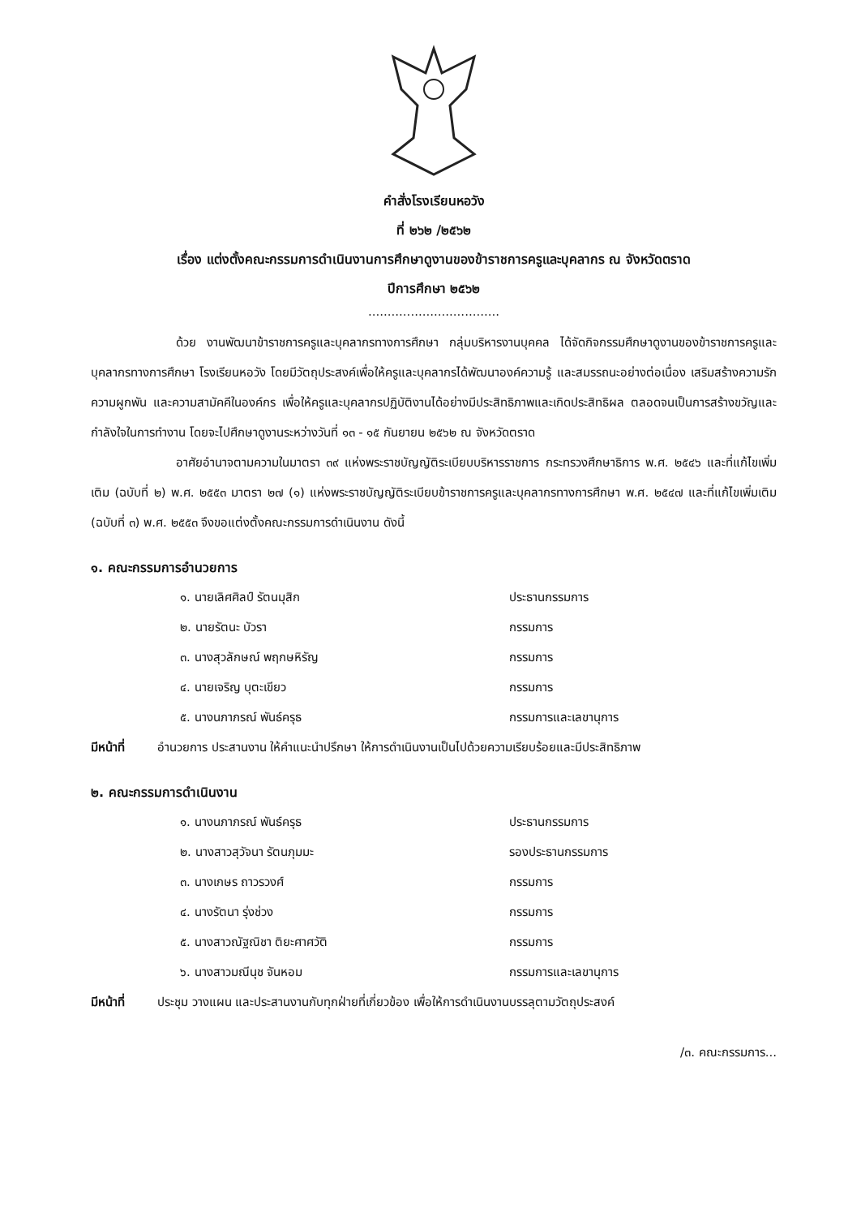คำสั่งโรงเรียนหอวัง
ที่ ๒๖๒ /๒๕๖๒
เรื่อง แต่งตั้งคณะกรรมการดำเนินงานการศึกษาดูงานของข้าราชการครูและบุคลากร ณ จังหวัดตราด
ปีการศึกษา ๒๕๖๒
..................................
ด้วย งานพัฒนาข้าราชการครูและบุคลากรทางการศึกษา กลุ่มบริหารงานบุคคล ได้จัดกิจกรรมศึกษาดูงานของข้าราชการครูและบุคลากรทางการศึกษา โรงเรียนหอวัง โดยมีวัตถุประสงค์เพื่อให้ครูและบุคลากรได้พัฒนาองค์ความรู้ และสมรรถนะอย่างต่อเนื่อง เสริมสร้างความรัก ความผูกพัน และความสามัคคีในองค์กร เพื่อให้ครูและบุคลากรปฏิบัติงานได้อย่างมีประสิทธิภาพและเกิดประสิทธิผล ตลอดจนเป็นการสร้างขวัญและกำลังใจในการทำงาน โดยจะไปศึกษาดูงานระหว่างวันที่ ๑๓ - ๑๕ กันยายน ๒๕๖๒ ณ จังหวัดตราด
อาศัยอำนาจตามความในมาตรา ๓๙ แห่งพระราชบัญญัติระเบียบบริหารราชการ กระทรวงศึกษาธิการ พ.ศ. ๒๕๔๖ และที่แก้ไขเพิ่มเติม (ฉบับที่ ๒) พ.ศ. ๒๕๕๓ มาตรา ๒๗ (๑) แห่งพระราชบัญญัติระเบียบข้าราชการครูและบุคลากรทางการศึกษา พ.ศ. ๒๕๔๗ และที่แก้ไขเพิ่มเติม (ฉบับที่ ๓) พ.ศ. ๒๕๕๓ จึงขอแต่งตั้งคณะกรรมการดำเนินงาน ดังนี้
๑. คณะกรรมการอำนวยการ
๑. นายเลิศศิลป์ รัตนมุสิก ประธานกรรมการ
๒. นายรัตนะ บัวรา กรรมการ
๓. นางสุวลักษณ์ พฤกษหิรัญ กรรมการ
๔. นายเจริญ บุตะเขียว กรรมการ
๕. นางนภาภรณ์ พันธ์ครุธ กรรมการและเลขานุการ
มีหน้าที่ อำนวยการ ประสานงาน ให้คำแนะนำปรึกษา ให้การดำเนินงานเป็นไปด้วยความเรียบร้อยและมีประสิทธิภาพ
๒. คณะกรรมการดำเนินงาน
๑. นางนภาภรณ์ พันธ์ครุธ ประธานกรรมการ
๒. นางสาวสุวัจนา รัตนภุมมะ รองประธานกรรมการ
๓. นางเกษร ถาวรวงศ์ กรรมการ
๔. นางรัตนา รุ่งช่วง กรรมการ
๕. นางสาวณัฐณิชา ติยะศาศวัติ กรรมการ
๖. นางสาวมณีนุช จันหอม กรรมการและเลขานุการ
มีหน้าที่ ประชุม วางแผน และประสานงานกับทุกฝ่ายที่เกี่ยวข้อง เพื่อให้การดำเนินงานบรรลุตามวัตถุประสงค์
/๓. คณะกรรมการ...